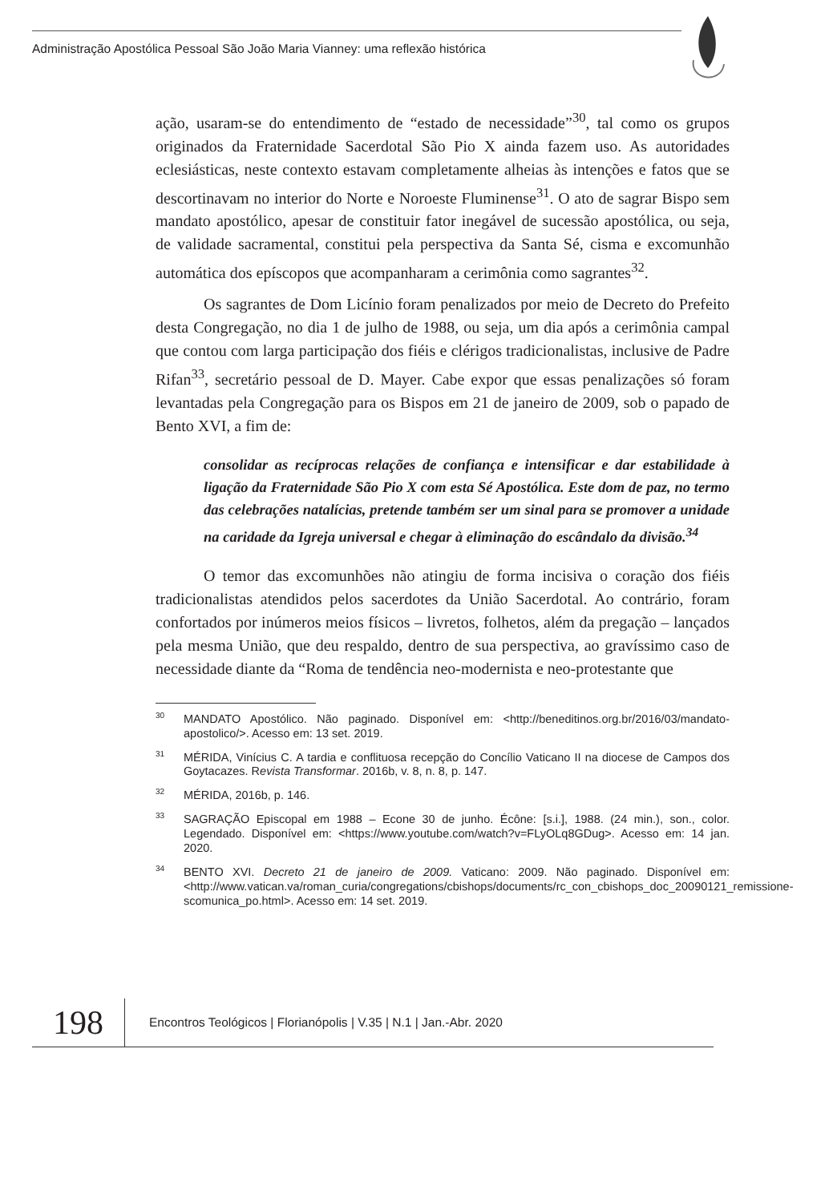Administração Apostólica Pessoal São João Maria Vianney: uma reflexão histórica
ação, usaram-se do entendimento de “estado de necessidade”<sup>30</sup>, tal como os grupos originados da Fraternidade Sacerdotal São Pio X ainda fazem uso. As autoridades eclesiásticas, neste contexto estavam completamente alheias às intenções e fatos que se descortinavam no interior do Norte e Noroeste Fluminense<sup>31</sup>. O ato de sagrar Bispo sem mandato apostólico, apesar de constituir fator inegável de sucessão apostólica, ou seja, de validade sacramental, constitui pela perspectiva da Santa Sé, cisma e excomunhão automática dos epíscopos que acompanharam a cerimônia como sagrantes<sup>32</sup>.
Os sagrantes de Dom Licínio foram penalizados por meio de Decreto do Prefeito desta Congregação, no dia 1 de julho de 1988, ou seja, um dia após a cerimônia campal que contou com larga participação dos fiéis e clérigos tradicionalistas, inclusive de Padre Rifan<sup>33</sup>, secretário pessoal de D. Mayer. Cabe expor que essas penalizações só foram levantadas pela Congregação para os Bispos em 21 de janeiro de 2009, sob o papado de Bento XVI, a fim de:
consolidar as recíprocas relações de confiança e intensificar e dar estabilidade à ligação da Fraternidade São Pio X com esta Sé Apostólica. Este dom de paz, no termo das celebrações natalícias, pretende também ser um sinal para se promover a unidade na caridade da Igreja universal e chegar à eliminação do escândalo da divisão.<sup>34</sup>
O temor das excomunhões não atingiu de forma incisiva o coração dos fiéis tradicionalistas atendidos pelos sacerdotes da União Sacerdotal. Ao contrário, foram confortados por inúmeros meios físicos – livretos, folhetos, além da pregação – lançados pela mesma União, que deu respaldo, dentro de sua perspectiva, ao gravíssimo caso de necessidade diante da “Roma de tendência neo-modernista e neo-protestante que
<sup>30</sup> MANDATO Apostólico. Não paginado. Disponível em: <http://beneditinos.org.br/2016/03/mandato-apostolico/>. Acesso em: 13 set. 2019.
<sup>31</sup> MÉRIDA, Vinícius C. A tardia e conflituosa recepção do Concílio Vaticano II na diocese de Campos dos Goytacazes. Revista Transformar. 2016b, v. 8, n. 8, p. 147.
<sup>32</sup> MÉRIDA, 2016b, p. 146.
<sup>33</sup>SAGRAÇÃO Episcopal em 1988 – Econe 30 de junho. Écône: [s.i.], 1988. (24 min.), son., color. Legendado. Disponível em: <https://www.youtube.com/watch?v=FLyOLq8GDug>. Acesso em: 14 jan. 2020.
<sup>34</sup>BENTO XVI. Decreto 21 de janeiro de 2009. Vaticano: 2009. Não paginado. Disponível em: <http://www.vatican.va/roman_curia/congregations/cbishops/documents/rc_con_cbishops_doc_20090121_remissione-scomunica_po.html>. Acesso em: 14 set. 2019.
198
Encontros Teológicos | Florianópolis | V.35 | N.1 | Jan.-Abr. 2020